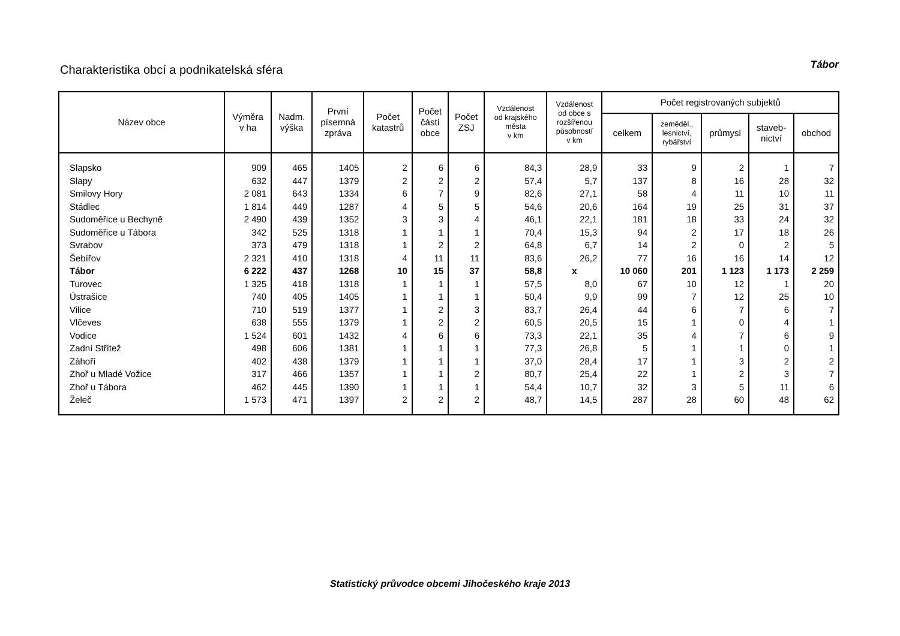Charakteristika obcí a podnikatelská sféra
Tábor
| Název obce | Výměra v ha | Nadm. výška | První písemná zpráva | Počet katastrů | Počet částí obce | Počet ZSJ | Vzdálenost od krajského města v km | Vzdálenost od obce s rozšířenou působností v km | Počet registrovaných subjektů | | | | |
| --- | --- | --- | --- | --- | --- | --- | --- | --- | --- | --- | --- | --- | --- |
| | | | | | | | | | celkem | zeměděl., lesnictví, rybářství | průmysl | staveb- nictví | obchod |
| Slapsko | 909 | 465 | 1405 | 2 | 6 | 6 | 84,3 | 28,9 | 33 | 9 | 2 | 1 | 7 |
| Slapy | 632 | 447 | 1379 | 2 | 2 | 2 | 57,4 | 5,7 | 137 | 8 | 16 | 28 | 32 |
| Smilovy Hory | 2 081 | 643 | 1334 | 6 | 7 | 9 | 82,6 | 27,1 | 58 | 4 | 11 | 10 | 11 |
| Stádlec | 1 814 | 449 | 1287 | 4 | 5 | 5 | 54,6 | 20,6 | 164 | 19 | 25 | 31 | 37 |
| Sudoměřice u Bechyně | 2 490 | 439 | 1352 | 3 | 3 | 4 | 46,1 | 22,1 | 181 | 18 | 33 | 24 | 32 |
| Sudoměřice u Tábora | 342 | 525 | 1318 | 1 | 1 | 1 | 70,4 | 15,3 | 94 | 2 | 17 | 18 | 26 |
| Svrabov | 373 | 479 | 1318 | 1 | 2 | 2 | 64,8 | 6,7 | 14 | 2 | 0 | 2 | 5 |
| Šebířov | 2 321 | 410 | 1318 | 4 | 11 | 11 | 83,6 | 26,2 | 77 | 16 | 16 | 14 | 12 |
| Tábor | 6 222 | 437 | 1268 | 10 | 15 | 37 | 58,8 | x | 10 060 | 201 | 1 123 | 1 173 | 2 259 |
| Turovec | 1 325 | 418 | 1318 | 1 | 1 | 1 | 57,5 | 8,0 | 67 | 10 | 12 | 1 | 20 |
| Ústrašice | 740 | 405 | 1405 | 1 | 1 | 1 | 50,4 | 9,9 | 99 | 7 | 12 | 25 | 10 |
| Vilice | 710 | 519 | 1377 | 1 | 2 | 3 | 83,7 | 26,4 | 44 | 6 | 7 | 6 | 7 |
| Vlčeves | 638 | 555 | 1379 | 1 | 2 | 2 | 60,5 | 20,5 | 15 | 1 | 0 | 4 | 1 |
| Vodice | 1 524 | 601 | 1432 | 4 | 6 | 6 | 73,3 | 22,1 | 35 | 4 | 7 | 6 | 9 |
| Zadní Střítež | 498 | 606 | 1381 | 1 | 1 | 1 | 77,3 | 26,8 | 5 | 1 | 1 | 0 | 1 |
| Záhoří | 402 | 438 | 1379 | 1 | 1 | 1 | 37,0 | 28,4 | 17 | 1 | 3 | 2 | 2 |
| Zhoř u Mladé Vožice | 317 | 466 | 1357 | 1 | 1 | 2 | 80,7 | 25,4 | 22 | 1 | 2 | 3 | 7 |
| Zhoř u Tábora | 462 | 445 | 1390 | 1 | 1 | 1 | 54,4 | 10,7 | 32 | 3 | 5 | 11 | 6 |
| Želeč | 1 573 | 471 | 1397 | 2 | 2 | 2 | 48,7 | 14,5 | 287 | 28 | 60 | 48 | 62 |
Statistický průvodce obcemi Jihočeského kraje 2013